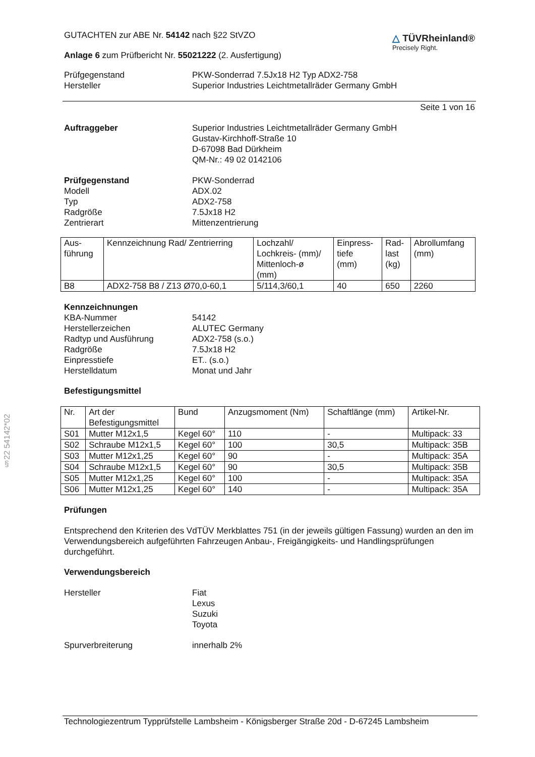§22 54142*02
GUTACHTEN zur ABE Nr. 54142 nach §22 StVZO
Anlage 6 zum Prüfbericht Nr. 55021222 (2. Ausfertigung)
△ TÜVRheinland®
Precisely Right.
Prüfgegenstand PKW-Sonderrad 7.5Jx18 H2 Typ ADX2-758
Hersteller Superior Industries Leichtmetallräder Germany GmbH
Seite 1 von 16
Auftraggeber Superior Industries Leichtmetallräder Germany GmbH
Gustav-Kirchhoff-Straße 10
D-67098 Bad Dürkheim
QM-Nr.: 49 02 0142106
Prüfgegenstand
Modell
Typ
Radgröße
Zentrierart
PKW-Sonderrad
ADX.02
ADX2-758
7.5Jx18 H2
Mittenzentrierung
| Aus- führung | Kennzeichnung Rad/ Zentrierring | Lochzahl/ Lochkreis- (mm)/ Mittenloch-ø (mm) | Einpress- tiefe (mm) | Rad- last (kg) | Abrollumfang (mm) |
| B8 | ADX2-758 B8 / Z13 Ø70,0-60,1 | 5/114,3/60,1 | 40 | 650 | 2260 |
Kennzeichnungen
KBA-Nummer
Herstellerzeichen
Radtyp und Ausführung
Radgröße
Einpresstiefe
Herstelldatum
54142
ALUTEC Germany
ADX2-758 (s.o.)
7.5Jx18 H2
ET.. (s.o.)
Monat und Jahr
Befestigungsmittel
| Nr. | Art der Befestigungsmittel | Bund | Anzugsmoment (Nm) | Schaftlänge (mm) | Artikel-Nr. |
| S01 | Mutter M12x1,5 | Kegel 60° | 110 | - | Multipack: 33 |
| S02 | Schraube M12x1,5 | Kegel 60° | 100 | 30,5 | Multipack: 35B |
| S03 | Mutter M12x1,25 | Kegel 60° | 90 | - | Multipack: 35A |
| S04 | Schraube M12x1,5 | Kegel 60° | 90 | 30,5 | Multipack: 35B |
| S05 | Mutter M12x1,25 | Kegel 60° | 100 | - | Multipack: 35A |
| S06 | Mutter M12x1,25 | Kegel 60° | 140 | - | Multipack: 35A |
Prüfungen
Entsprechend den Kriterien des VdTÜV Merkblattes 751 (in der jeweils gültigen Fassung) wurden an den im Verwendungsbereich aufgeführten Fahrzeugen Anbau-, Freigängigkeits- und Handlingsprüfungen durchgeführt.
Verwendungsbereich
Hersteller Fiat
Lexus
Suzuki
Toyota
Spurverbreiterung innerhalb 2%
Technologiezentrum Typprüfstelle Lambsheim - Königsberger Straße 20d - D-67245 Lambsheim